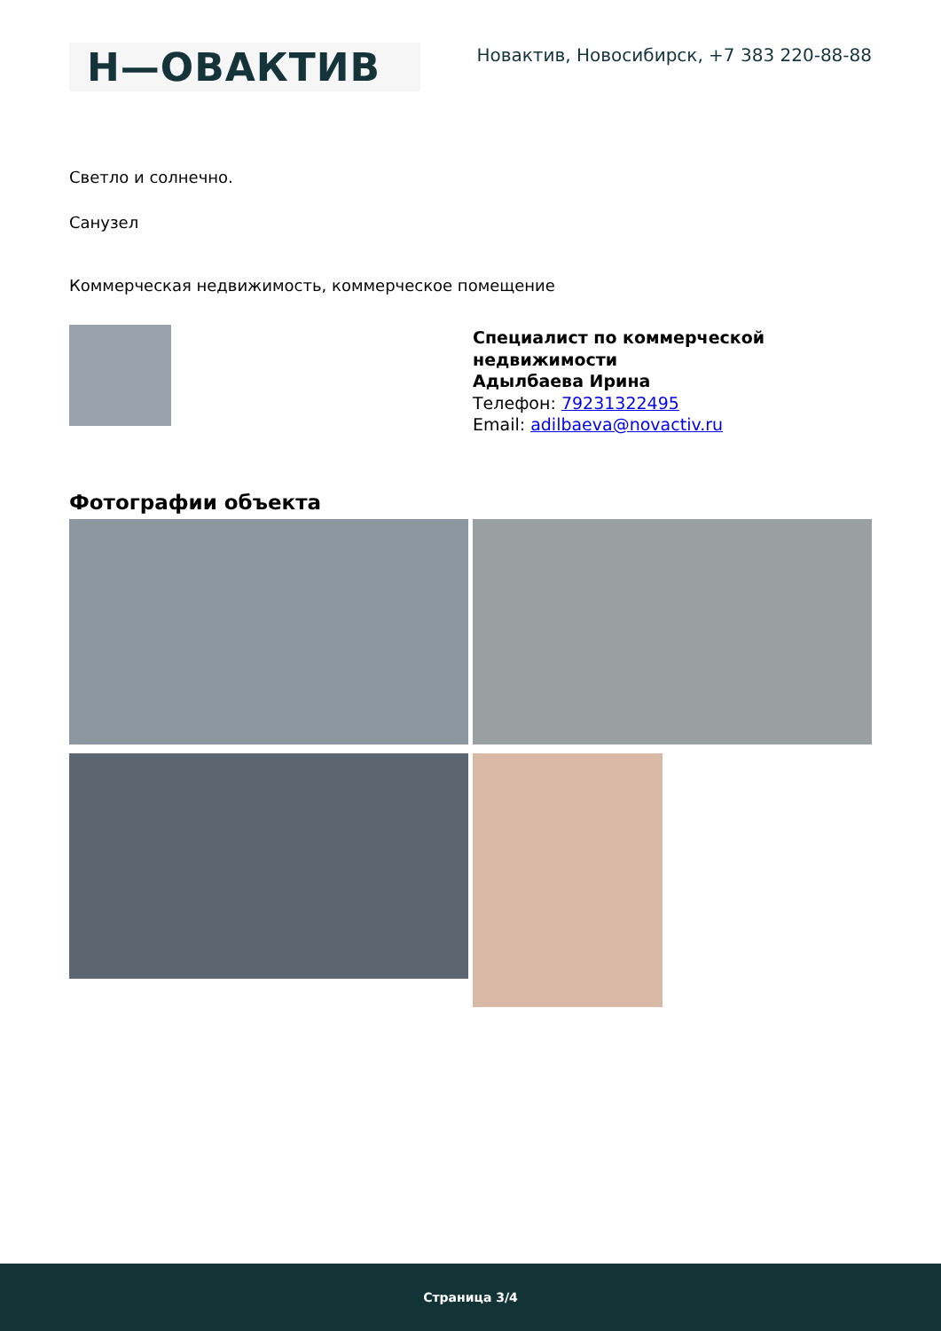Н—ОВАКТИВ
Новактив, Новосибирск, +7 383 220-88-88
Светло и солнечно.
Санузел
Коммерческая недвижимость, коммерческое помещение
Специалист по коммерческой
недвижимости
Адылбаева Ирина
Телефон: 79231322495
Email: adilbaeva@novactiv.ru
Фотографии объекта
Страница 3/4